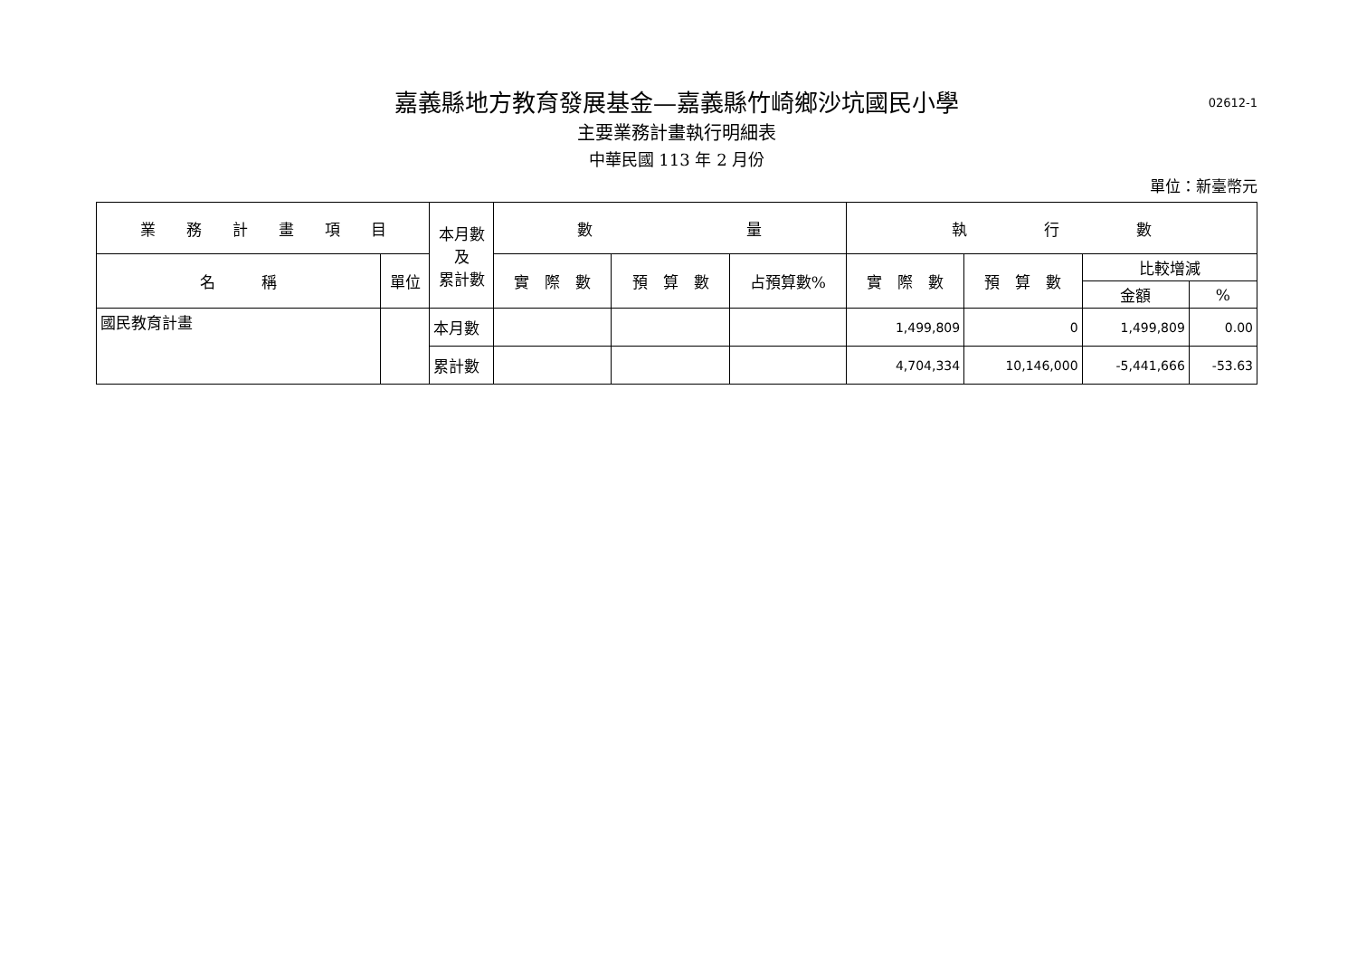02612-1
嘉義縣地方教育發展基金—嘉義縣竹崎鄉沙坑國民小學
主要業務計畫執行明細表
中華民國 113 年 2 月份
單位：新臺幣元
| 業 務 計 畫 項 目 | | 本月數 及 累計數 | 數 量 | | | 執 行 數 | | | |
| --- | --- | --- | --- | --- | --- | --- | --- | --- | --- |
| 名 稱 | 單位 | | 實 際 數 | 預 算 數 | 占預算數% | 實 際 數 | 預 算 數 | 比較增減 | |
| | | | | | | | | 金額 | % |
| 國民教育計畫 | | 本月數 | | | | 1,499,809 | 0 | 1,499,809 | 0.00 |
| | | 累計數 | | | | 4,704,334 | 10,146,000 | -5,441,666 | -53.63 |